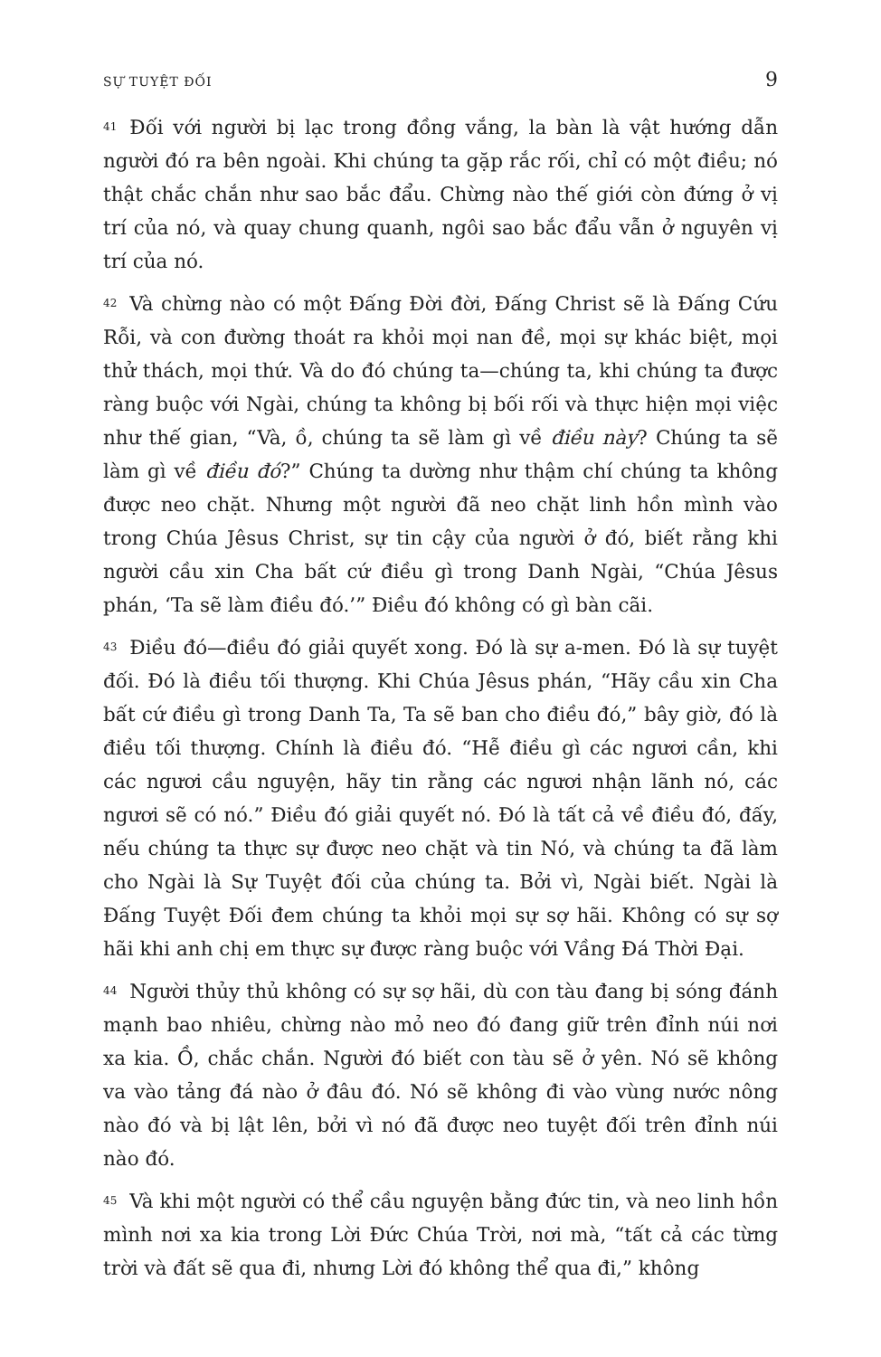SỰ TUYỆT ĐỐI 9
41 Đối với người bị lạc trong đồng vắng, la bàn là vật hướng dẫn người đó ra bên ngoài. Khi chúng ta gặp rắc rối, chỉ có một điều; nó thật chắc chắn như sao bắc đẩu. Chừng nào thế giới còn đứng ở vị trí của nó, và quay chung quanh, ngôi sao bắc đẩu vẫn ở nguyên vị trí của nó.
42 Và chừng nào có một Đấng Đời đời, Đấng Christ sẽ là Đấng Cứu Rỗi, và con đường thoát ra khỏi mọi nan đề, mọi sự khác biệt, mọi thử thách, mọi thứ. Và do đó chúng ta—chúng ta, khi chúng ta được ràng buộc với Ngài, chúng ta không bị bối rối và thực hiện mọi việc như thế gian, “Và, ồ, chúng ta sẽ làm gì về điều này? Chúng ta sẽ làm gì về điều đó?” Chúng ta dường như thậm chí chúng ta không được neo chặt. Nhưng một người đã neo chặt linh hồn mình vào trong Chúa Jêsus Christ, sự tin cậy của người ở đó, biết rằng khi người cầu xin Cha bất cứ điều gì trong Danh Ngài, “Chúa Jêsus phán, ‘Ta sẽ làm điều đó.’” Điều đó không có gì bàn cãi.
43 Điều đó—điều đó giải quyết xong. Đó là sự a-men. Đó là sự tuyệt đối. Đó là điều tối thượng. Khi Chúa Jêsus phán, “Hãy cầu xin Cha bất cứ điều gì trong Danh Ta, Ta sẽ ban cho điều đó,” bây giờ, đó là điều tối thượng. Chính là điều đó. “Hễ điều gì các ngươi cần, khi các ngươi cầu nguyện, hãy tin rằng các ngươi nhận lãnh nó, các ngươi sẽ có nó.” Điều đó giải quyết nó. Đó là tất cả về điều đó, đấy, nếu chúng ta thực sự được neo chặt và tin Nó, và chúng ta đã làm cho Ngài là Sự Tuyệt đối của chúng ta. Bởi vì, Ngài biết. Ngài là Đấng Tuyệt Đối đem chúng ta khỏi mọi sự sợ hãi. Không có sự sợ hãi khi anh chị em thực sự được ràng buộc với Vầng Đá Thời Đại.
44 Người thủy thủ không có sự sợ hãi, dù con tàu đang bị sóng đánh mạnh bao nhiêu, chừng nào mỏ neo đó đang giữ trên đỉnh núi nơi xa kia. Ồ, chắc chắn. Người đó biết con tàu sẽ ở yên. Nó sẽ không va vào tảng đá nào ở đâu đó. Nó sẽ không đi vào vùng nước nông nào đó và bị lật lên, bởi vì nó đã được neo tuyệt đối trên đỉnh núi nào đó.
45 Và khi một người có thể cầu nguyện bằng đức tin, và neo linh hồn mình nơi xa kia trong Lời Đức Chúa Trời, nơi mà, “tất cả các từng trời và đất sẽ qua đi, nhưng Lời đó không thể qua đi,” không